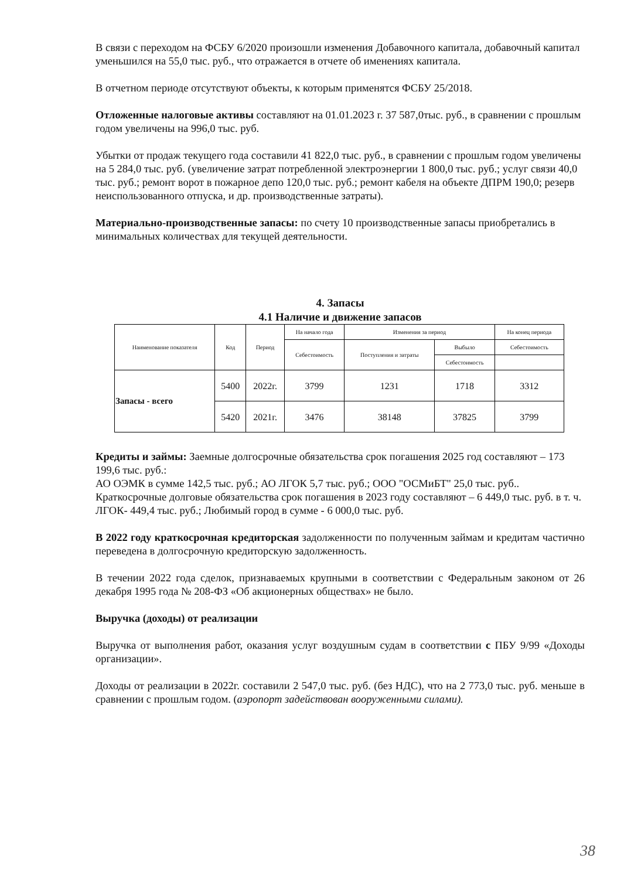В связи с переходом на ФСБУ 6/2020 произошли изменения Добавочного капитала, добавочный капитал уменьшился на 55,0 тыс. руб., что отражается в отчете об именениях капитала.
В отчетном периоде отсутствуют объекты, к которым применятся ФСБУ 25/2018.
Отложенные налоговые активы составляют на 01.01.2023 г. 37 587,0тыс. руб., в сравнении с прошлым годом увеличены на 996,0 тыс. руб.
Убытки от продаж текущего года составили 41 822,0 тыс. руб., в сравнении с прошлым годом увеличены на 5 284,0 тыс. руб. (увеличение затрат потребленной электроэнергии 1 800,0 тыс. руб.; услуг связи 40,0 тыс. руб.; ремонт ворот в пожарное депо 120,0 тыс. руб.; ремонт кабеля на объекте ДПРМ 190,0; резерв неиспользованного отпуска, и др. производственные затраты).
Материально-производственные запасы: по счету 10 производственные запасы приобретались в минимальных количествах для текущей деятельности.
4. Запасы
4.1 Наличие и движение запасов
| Наименование показателя | Код | Период | На начало года | Изменения за период | | На конец периода |
| --- | --- | --- | --- | --- | --- | --- |
| | | | Себестоимость | Поступления и затраты | Выбыло | Себестоимость |
| | | | | | Себестоимость | |
| Запасы - всего | 5400 | 2022г. | 3799 | 1231 | 1718 | 3312 |
| | 5420 | 2021г. | 3476 | 38148 | 37825 | 3799 |
Кредиты и займы: Заемные долгосрочные обязательства срок погашения 2025 год составляют – 173 199,6 тыс. руб.:
АО ОЭМК в сумме 142,5 тыс. руб.; АО ЛГОК 5,7 тыс. руб.; ООО "ОСМиБТ" 25,0 тыс. руб..
Краткосрочные долговые обязательства срок погашения в 2023 году составляют – 6 449,0 тыс. руб. в т. ч. ЛГОК- 449,4 тыс. руб.; Любимый город в сумме - 6 000,0 тыс. руб.
В 2022 году краткосрочная кредиторская задолженности по полученным займам и кредитам частично переведена в долгосрочную кредиторскую задолженность.
В течении 2022 года сделок, признаваемых крупными в соответствии с Федеральным законом от 26 декабря 1995 года № 208-ФЗ «Об акционерных обществах» не было.
Выручка (доходы) от реализации
Выручка от выполнения работ, оказания услуг воздушным судам в соответствии с ПБУ 9/99 «Доходы организации».
Доходы от реализации в 2022г. составили 2 547,0 тыс. руб. (без НДС), что на 2 773,0 тыс. руб. меньше в сравнении с прошлым годом. (аэропорт задействован вооруженными силами).
38